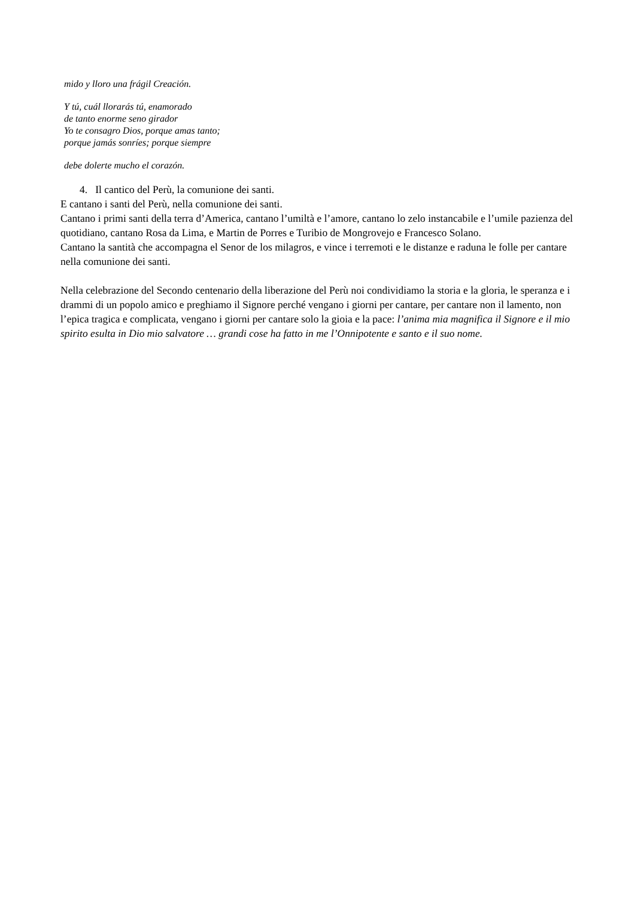mido y lloro una frágil Creación.
Y tú, cuál llorarás tú, enamorado
de tanto enorme seno girador
Yo te consagro Dios, porque amas tanto;
porque jamás sonríes; porque siempre
debe dolerte mucho el corazón.
4. Il cantico del Perù, la comunione dei santi.
E cantano i santi del Perù, nella comunione dei santi.
Cantano i primi santi della terra d’America, cantano l’umiltà e l’amore, cantano lo zelo instancabile e l’umile pazienza del quotidiano, cantano Rosa da Lima, e Martin de Porres e Turibio de Mongrovejo e Francesco Solano.
Cantano la santità che accompagna el Senor de los milagros, e vince i terremoti e le distanze e raduna le folle per cantare nella comunione dei santi.
Nella celebrazione del Secondo centenario della liberazione del Perù noi condividiamo la storia e la gloria, le speranza e i drammi di un popolo amico e preghiamo il Signore perché vengano i giorni per cantare, per cantare non il lamento, non l’epica tragica e complicata, vengano i giorni per cantare solo la gioia e la pace: l’anima mia magnifica il Signore e il mio spirito esulta in Dio mio salvatore … grandi cose ha fatto in me l’Onnipotente e santo e il suo nome.